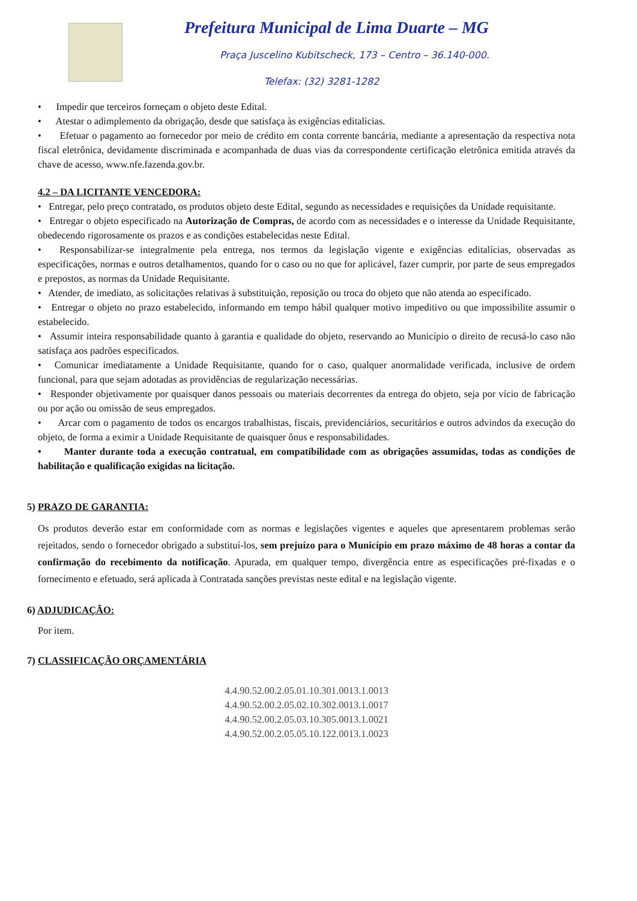Prefeitura Municipal de Lima Duarte – MG
Praça Juscelino Kubitscheck, 173 – Centro – 36.140-000.
Telefax: (32) 3281-1282
• Impedir que terceiros forneçam o objeto deste Edital.
• Atestar o adimplemento da obrigação, desde que satisfaça às exigências editalícias.
• Efetuar o pagamento ao fornecedor por meio de crédito em conta corrente bancária, mediante a apresentação da respectiva nota fiscal eletrônica, devidamente discriminada e acompanhada de duas vias da correspondente certificação eletrônica emitida através da chave de acesso, www.nfe.fazenda.gov.br.
4.2 – DA LICITANTE VENCEDORA:
• Entregar, pelo preço contratado, os produtos objeto deste Edital, segundo as necessidades e requisições da Unidade requisitante.
• Entregar o objeto especificado na Autorização de Compras, de acordo com as necessidades e o interesse da Unidade Requisitante, obedecendo rigorosamente os prazos e as condições estabelecidas neste Edital.
• Responsabilizar-se integralmente pela entrega, nos termos da legislação vigente e exigências editalícias, observadas as especificações, normas e outros detalhamentos, quando for o caso ou no que for aplicável, fazer cumprir, por parte de seus empregados e prepostos, as normas da Unidade Requisitante.
• Atender, de imediato, as solicitações relativas à substituição, reposição ou troca do objeto que não atenda ao especificado.
• Entregar o objeto no prazo estabelecido, informando em tempo hábil qualquer motivo impeditivo ou que impossibilite assumir o estabelecido.
• Assumir inteira responsabilidade quanto à garantia e qualidade do objeto, reservando ao Município o direito de recusá-lo caso não satisfaça aos padrões especificados.
• Comunicar imediatamente a Unidade Requisitante, quando for o caso, qualquer anormalidade verificada, inclusive de ordem funcional, para que sejam adotadas as providências de regularização necessárias.
• Responder objetivamente por quaisquer danos pessoais ou materiais decorrentes da entrega do objeto, seja por vício de fabricação ou por ação ou omissão de seus empregados.
• Arcar com o pagamento de todos os encargos trabalhistas, fiscais, previdenciários, securitários e outros advindos da execução do objeto, de forma a eximir a Unidade Requisitante de quaisquer ônus e responsabilidades.
• Manter durante toda a execução contratual, em compatibilidade com as obrigações assumidas, todas as condições de habilitação e qualificação exigidas na licitação.
5) PRAZO DE GARANTIA:
Os produtos deverão estar em conformidade com as normas e legislações vigentes e aqueles que apresentarem problemas serão rejeitados, sendo o fornecedor obrigado a substituí-los, sem prejuízo para o Município em prazo máximo de 48 horas a contar da confirmação do recebimento da notificação. Apurada, em qualquer tempo, divergência entre as especificações pré-fixadas e o fornecimento e efetuado, será aplicada à Contratada sanções previstas neste edital e na legislação vigente.
6) ADJUDICAÇÃO:
Por item.
7) CLASSIFICAÇÃO ORÇAMENTÁRIA
4.4.90.52.00.2.05.01.10.301.0013.1.0013
4.4.90.52.00.2.05.02.10.302.0013.1.0017
4.4.90.52.00.2.05.03.10.305.0013.1.0021
4.4.90.52.00.2.05.05.10.122.0013.1.0023